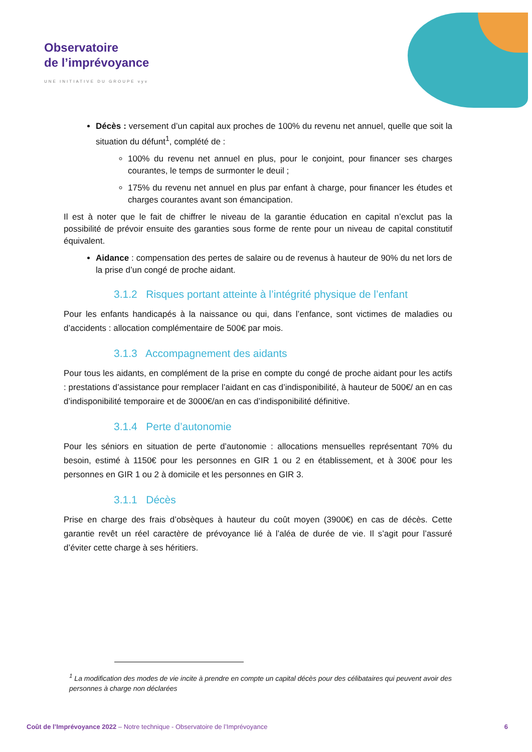Observatoire
de l’imprévoyance
UNE INITIATIVE DU GROUPE vyv
Décès : versement d’un capital aux proches de 100% du revenu net annuel, quelle que soit la situation du défunt<sup>1</sup>, complété de :
100% du revenu net annuel en plus, pour le conjoint, pour financer ses charges courantes, le temps de surmonter le deuil ;
175% du revenu net annuel en plus par enfant à charge, pour financer les études et charges courantes avant son émancipation.
Il est à noter que le fait de chiffrer le niveau de la garantie éducation en capital n’exclut pas la possibilité de prévoir ensuite des garanties sous forme de rente pour un niveau de capital constitutif équivalent.
Aidance : compensation des pertes de salaire ou de revenus à hauteur de 90% du net lors de la prise d’un congé de proche aidant.
3.1.2 Risques portant atteinte à l’intégrité physique de l’enfant
Pour les enfants handicapés à la naissance ou qui, dans l’enfance, sont victimes de maladies ou d’accidents : allocation complémentaire de 500€ par mois.
3.1.3 Accompagnement des aidants
Pour tous les aidants, en complément de la prise en compte du congé de proche aidant pour les actifs : prestations d’assistance pour remplacer l’aidant en cas d’indisponibilité, à hauteur de 500€/ an en cas d’indisponibilité temporaire et de 3000€/an en cas d’indisponibilité définitive.
3.1.4 Perte d’autonomie
Pour les séniors en situation de perte d’autonomie : allocations mensuelles représentant 70% du besoin, estimé à 1150€ pour les personnes en GIR 1 ou 2 en établissement, et à 300€ pour les personnes en GIR 1 ou 2 à domicile et les personnes en GIR 3.
3.1.1 Décès
Prise en charge des frais d’obsèques à hauteur du coût moyen (3900€) en cas de décès. Cette garantie revêt un réel caractère de prévoyance lié à l’aléa de durée de vie. Il s’agit pour l’assuré d’éviter cette charge à ses héritiers.
<sup>1</sup> La modification des modes de vie incite à prendre en compte un capital décès pour des célibataires qui peuvent avoir des personnes à charge non déclarées
Coût de l’Imprévoyance 2022 – Notre technique - Observatoire de l’Imprévoyance 6